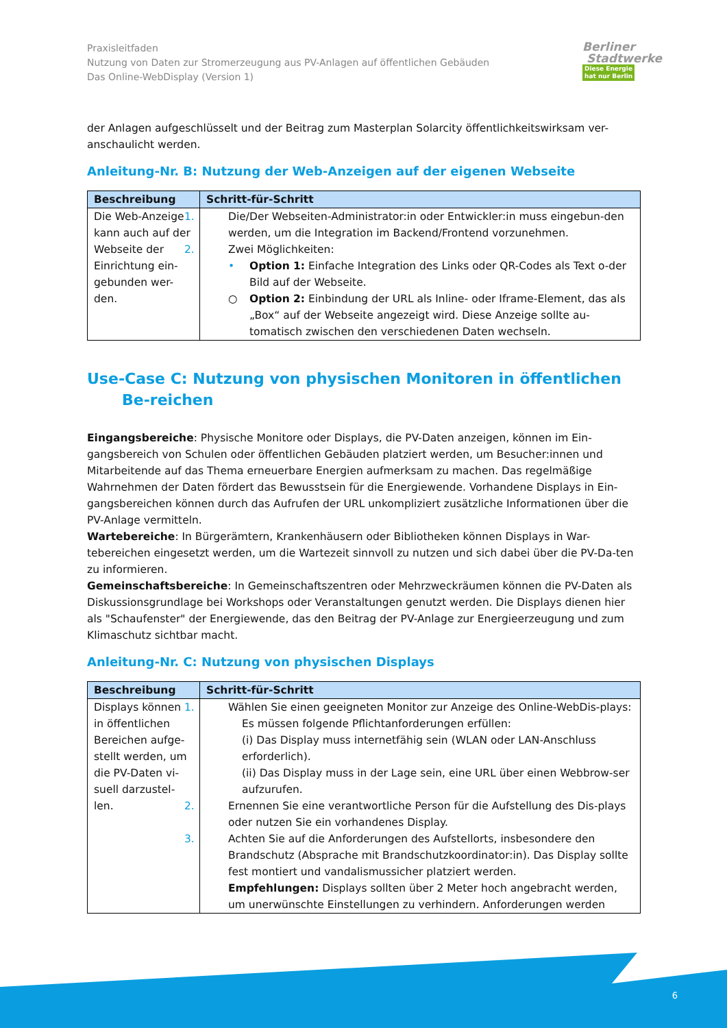Berliner
Stadtwerke
Diese Energie
hat nur Berlin
Praxisleitfaden
Nutzung von Daten zur Stromerzeugung aus PV-Anlagen auf öffentlichen Gebäuden
Das Online-WebDisplay (Version 1)
der Anlagen aufgeschlüsselt und der Beitrag zum Masterplan Solarcity öffentlichkeitswirksam ver-anschaulicht werden.
Anleitung-Nr. B: Nutzung der Web-Anzeigen auf der eigenen Webseite
| Beschreibung | Schritt-für-Schritt |
| --- | --- |
| Die Web-Anzeige kann auch auf der Webseite der Einrichtung ein-gebunden wer-den. | 1. Die/Der Webseiten-Administrator:in oder Entwickler:in muss eingebun-den werden, um die Integration im Backend/Frontend vorzunehmen. 2. Zwei Möglichkeiten: • Option 1: Einfache Integration des Links oder QR-Codes als Text o-der Bild auf der Webseite. ○ Option 2: Einbindung der URL als Inline- oder Iframe-Element, das als „Box“ auf der Webseite angezeigt wird. Diese Anzeige sollte au-tomatisch zwischen den verschiedenen Daten wechseln. |
Use-Case C: Nutzung von physischen Monitoren in öffentlichen Be-reichen
Eingangsbereiche: Physische Monitore oder Displays, die PV-Daten anzeigen, können im Ein-gangsbereich von Schulen oder öffentlichen Gebäuden platziert werden, um Besucher:innen und Mitarbeitende auf das Thema erneuerbare Energien aufmerksam zu machen. Das regelmäßige Wahrnehmen der Daten fördert das Bewusstsein für die Energiewende. Vorhandene Displays in Ein-gangsbereichen können durch das Aufrufen der URL unkompliziert zusätzliche Informationen über die PV-Anlage vermitteln.
Wartebereiche: In Bürgerämtern, Krankenhäusern oder Bibliotheken können Displays in War-tebereichen eingesetzt werden, um die Wartezeit sinnvoll zu nutzen und sich dabei über die PV-Da-ten zu informieren.
Gemeinschaftsbereiche: In Gemeinschaftszentren oder Mehrzweckräumen können die PV-Daten als Diskussionsgrundlage bei Workshops oder Veranstaltungen genutzt werden. Die Displays dienen hier als "Schaufenster" der Energiewende, das den Beitrag der PV-Anlage zur Energieerzeugung und zum Klimaschutz sichtbar macht.
Anleitung-Nr. C: Nutzung von physischen Displays
| Beschreibung | Schritt-für-Schritt |
| --- | --- |
| Displays können in öffentlichen Bereichen aufge-stellt werden, um die PV-Daten vi-suell darzustel-len. | 1. Wählen Sie einen geeigneten Monitor zur Anzeige des Online-WebDis-plays: Es müssen folgende Pflichtanforderungen erfüllen: (i) Das Display muss internetfähig sein (WLAN oder LAN-Anschluss erforderlich). (ii) Das Display muss in der Lage sein, eine URL über einen Webbrow-ser aufzurufen. 2. Ernennen Sie eine verantwortliche Person für die Aufstellung des Dis-plays oder nutzen Sie ein vorhandenes Display. 3. Achten Sie auf die Anforderungen des Aufstellorts, insbesondere den Brandschutz (Absprache mit Brandschutzkoordinator:in). Das Display sollte fest montiert und vandalismussicher platziert werden. Empfehlungen: Displays sollten über 2 Meter hoch angebracht werden, um unerwünschte Einstellungen zu verhindern. Anforderungen werden |
6